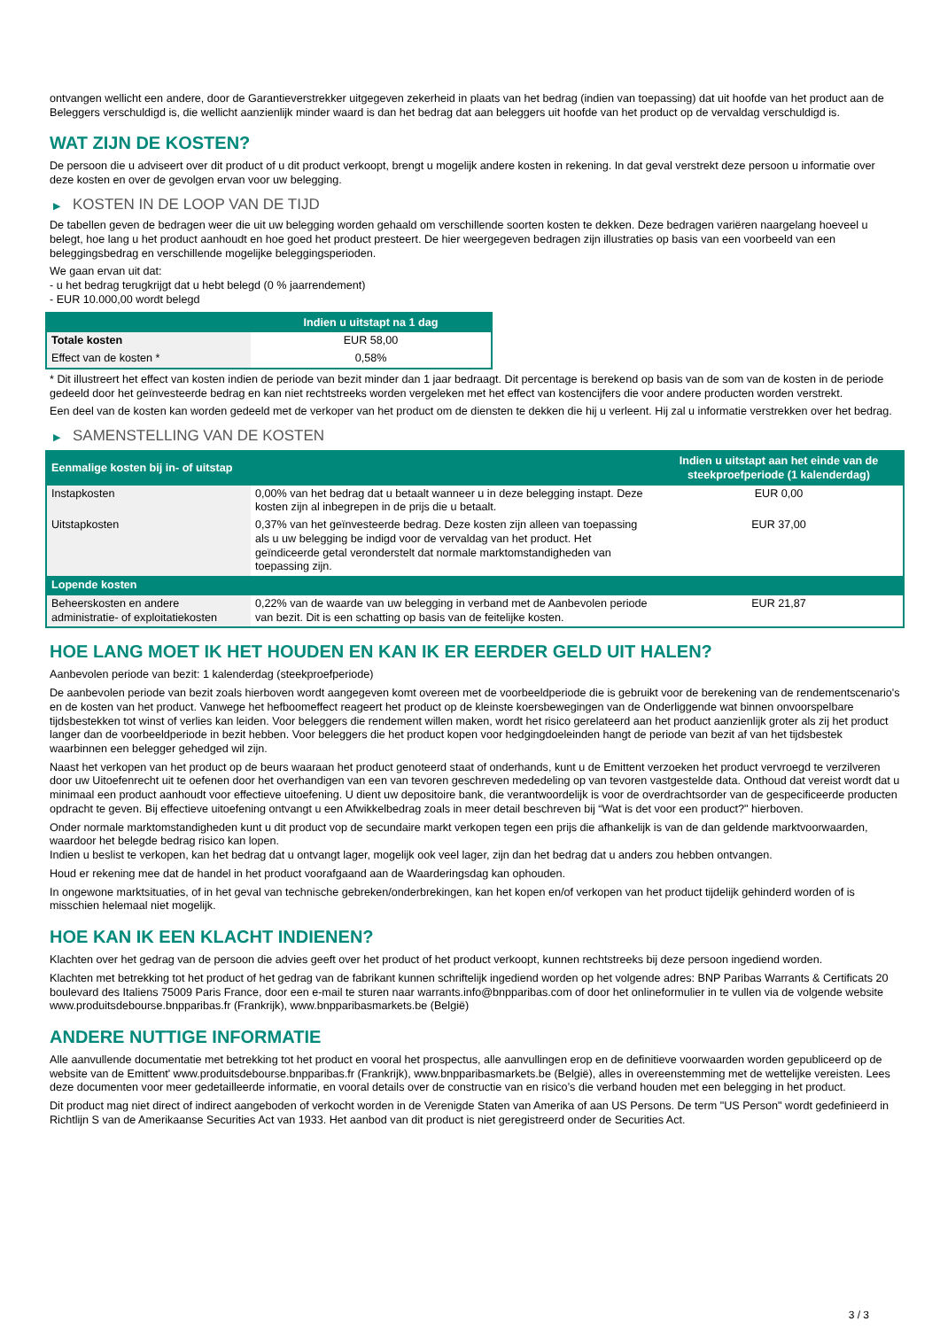ontvangen wellicht een andere, door de Garantieverstrekker uitgegeven zekerheid in plaats van het bedrag (indien van toepassing) dat uit hoofde van het product aan de Beleggers verschuldigd is, die wellicht aanzienlijk minder waard is dan het bedrag dat aan beleggers uit hoofde van het product op de vervaldag verschuldigd is.
WAT ZIJN DE KOSTEN?
De persoon die u adviseert over dit product of u dit product verkoopt, brengt u mogelijk andere kosten in rekening. In dat geval verstrekt deze persoon u informatie over deze kosten en over de gevolgen ervan voor uw belegging.
▶ KOSTEN IN DE LOOP VAN DE TIJD
De tabellen geven de bedragen weer die uit uw belegging worden gehaald om verschillende soorten kosten te dekken. Deze bedragen variëren naargelang hoeveel u belegt, hoe lang u het product aanhoudt en hoe goed het product presteert. De hier weergegeven bedragen zijn illustraties op basis van een voorbeeld van een beleggingsbedrag en verschillende mogelijke beleggingsperioden.
We gaan ervan uit dat:
- u het bedrag terugkrijgt dat u hebt belegd (0 % jaarrendement)
- EUR 10.000,00 wordt belegd
| | Indien u uitstapt na 1 dag |
| --- | --- |
| Totale kosten | EUR 58,00 |
| Effect van de kosten * | 0,58% |
* Dit illustreert het effect van kosten indien de periode van bezit minder dan 1 jaar bedraagt. Dit percentage is berekend op basis van de som van de kosten in de periode gedeeld door het geïnvesteerde bedrag en kan niet rechtstreeks worden vergeleken met het effect van kostencijfers die voor andere producten worden verstrekt.
Een deel van de kosten kan worden gedeeld met de verkoper van het product om de diensten te dekken die hij u verleent. Hij zal u informatie verstrekken over het bedrag.
▶ SAMENSTELLING VAN DE KOSTEN
| Eenmalige kosten bij in- of uitstap | | Indien u uitstapt aan het einde van de steekproefperiode (1 kalenderdag) |
| --- | --- | --- |
| Instapkosten | 0,00% van het bedrag dat u betaalt wanneer u in deze belegging instapt. Deze kosten zijn al inbegrepen in de prijs die u betaalt. | EUR 0,00 |
| Uitstapkosten | 0,37% van het geïnvesteerde bedrag. Deze kosten zijn alleen van toepassing als u uw belegging be indigd voor de vervaldag van het product. Het geïndiceerde getal veronderstelt dat normale marktomstandigheden van toepassing zijn. | EUR 37,00 |
| Lopende kosten | | |
| Beheerskosten en andere administratie- of exploitatiekosten | 0,22% van de waarde van uw belegging in verband met de Aanbevolen periode van bezit. Dit is een schatting op basis van de feitelijke kosten. | EUR 21,87 |
HOE LANG MOET IK HET HOUDEN EN KAN IK ER EERDER GELD UIT HALEN?
Aanbevolen periode van bezit: 1 kalenderdag (steekproefperiode)
De aanbevolen periode van bezit zoals hierboven wordt aangegeven komt overeen met de voorbeeldperiode die is gebruikt voor de berekening van de rendementscenario's en de kosten van het product. Vanwege het hefboomeffect reageert het product op de kleinste koersbewegingen van de Onderliggende wat binnen onvoorspelbare tijdsbestekken tot winst of verlies kan leiden. Voor beleggers die rendement willen maken, wordt het risico gerelateerd aan het product aanzienlijk groter als zij het product langer dan de voorbeeldperiode in bezit hebben. Voor beleggers die het product kopen voor hedgingdoeleinden hangt de periode van bezit af van het tijdsbestek waarbinnen een belegger gehedged wil zijn.
Naast het verkopen van het product op de beurs waaraan het product genoteerd staat of onderhands, kunt u de Emittent verzoeken het product vervroegd te verzilveren door uw Uitoefenrecht uit te oefenen door het overhandigen van een van tevoren geschreven mededeling op van tevoren vastgestelde data. Onthoud dat vereist wordt dat u minimaal een product aanhoudt voor effectieve uitoefening. U dient uw depositoire bank, die verantwoordelijk is voor de overdrachtsorder van de gespecificeerde producten opdracht te geven. Bij effectieve uitoefening ontvangt u een Afwikkelbedrag zoals in meer detail beschreven bij “Wat is det voor een product?" hierboven.
Onder normale marktomstandigheden kunt u dit product vop de secundaire markt verkopen tegen een prijs die afhankelijk is van de dan geldende marktvoorwaarden, waardoor het belegde bedrag risico kan lopen.
Indien u beslist te verkopen, kan het bedrag dat u ontvangt lager, mogelijk ook veel lager, zijn dan het bedrag dat u anders zou hebben ontvangen.
Houd er rekening mee dat de handel in het product voorafgaand aan de Waarderingsdag kan ophouden.
In ongewone marktsituaties, of in het geval van technische gebreken/onderbrekingen, kan het kopen en/of verkopen van het product tijdelijk gehinderd worden of is misschien helemaal niet mogelijk.
HOE KAN IK EEN KLACHT INDIENEN?
Klachten over het gedrag van de persoon die advies geeft over het product of het product verkoopt, kunnen rechtstreeks bij deze persoon ingediend worden.
Klachten met betrekking tot het product of het gedrag van de fabrikant kunnen schriftelijk ingediend worden op het volgende adres: BNP Paribas Warrants & Certificats 20 boulevard des Italiens 75009 Paris France, door een e-mail te sturen naar warrants.info@bnpparibas.com of door het onlineformulier in te vullen via de volgende website www.produitsdebourse.bnpparibas.fr (Frankrijk), www.bnpparibasmarkets.be (België)
ANDERE NUTTIGE INFORMATIE
Alle aanvullende documentatie met betrekking tot het product en vooral het prospectus, alle aanvullingen erop en de definitieve voorwaarden worden gepubliceerd op de website van de Emittent' www.produitsdebourse.bnpparibas.fr (Frankrijk), www.bnpparibasmarkets.be (België), alles in overeenstemming met de wettelijke vereisten. Lees deze documenten voor meer gedetailleerde informatie, en vooral details over de constructie van en risico’s die verband houden met een belegging in het product.
Dit product mag niet direct of indirect aangeboden of verkocht worden in de Verenigde Staten van Amerika of aan US Persons. De term "US Person" wordt gedefinieerd in Richtlijn S van de Amerikaanse Securities Act van 1933. Het aanbod van dit product is niet geregistreerd onder de Securities Act.
3 / 3